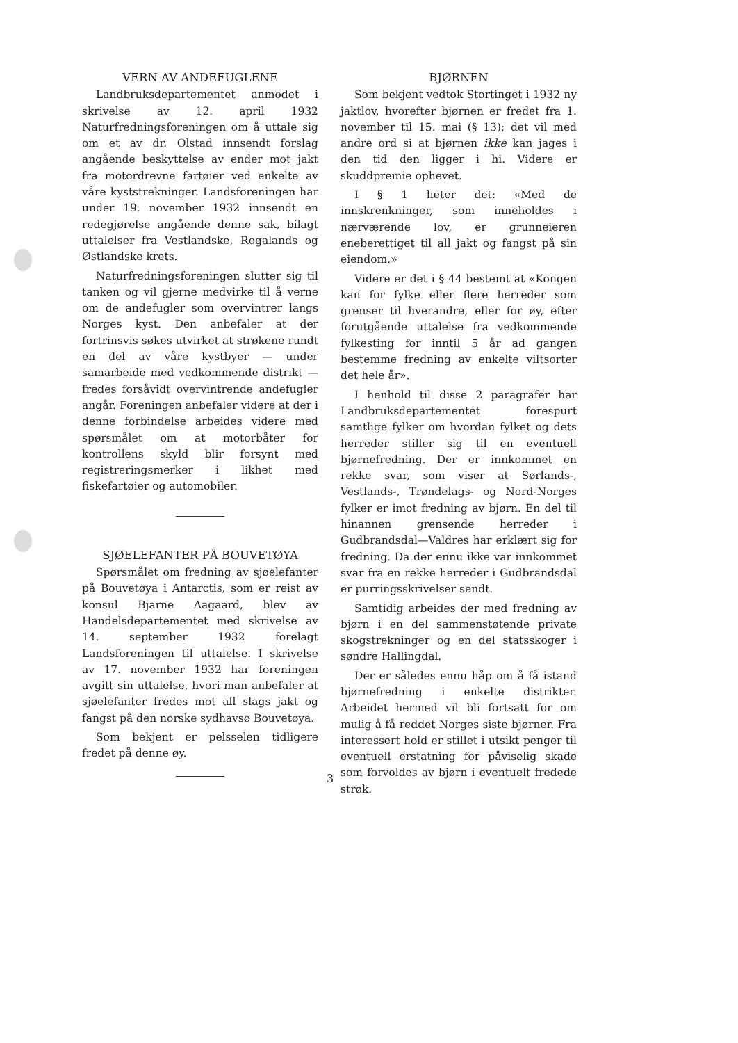VERN AV ANDEFUGLENE
Landbruksdepartementet anmodet i skrivelse av 12. april 1932 Naturfredningsforeningen om å uttale sig om et av dr. Olstad innsendt forslag angående beskyttelse av ender mot jakt fra motordrevne fartøier ved enkelte av våre kyststrekninger. Landsforeningen har under 19. november 1932 innsendt en redegjørelse angående denne sak, bilagt uttalelser fra Vestlandske, Rogalands og Østlandske krets.
Naturfredningsforeningen slutter sig til tanken og vil gjerne medvirke til å verne om de andefugler som overvintrer langs Norges kyst. Den anbefaler at der fortrinsvis søkes utvirket at strøkene rundt en del av våre kystbyer — under samarbeide med vedkommende distrikt — fredes forsåvidt overvintrende andefugler angår. Foreningen anbefaler videre at der i denne forbindelse arbeides videre med spørsmålet om at motorbåter for kontrollens skyld blir forsynt med registreringsmerker i likhet med fiskefartøier og automobiler.
SJØELEFANTER PÅ BOUVETØYA
Spørsmålet om fredning av sjøelefanter på Bouvetøya i Antarctis, som er reist av konsul Bjarne Aagaard, blev av Handelsdepartementet med skrivelse av 14. september 1932 forelagt Landsforeningen til uttalelse. I skrivelse av 17. november 1932 har foreningen avgitt sin uttalelse, hvori man anbefaler at sjøelefanter fredes mot all slags jakt og fangst på den norske sydhavsø Bouvetøya.
Som bekjent er pelsselen tidligere fredet på denne øy.
BJØRNEN
Som bekjent vedtok Stortinget i 1932 ny jaktlov, hvorefter bjørnen er fredet fra 1. november til 15. mai (§ 13); det vil med andre ord si at bjørnen ikke kan jages i den tid den ligger i hi. Videre er skuddpremie ophevet.
I § 1 heter det: «Med de innskrenkninger, som inneholdes i nærværende lov, er grunneieren eneberettiget til all jakt og fangst på sin eiendom.»
Videre er det i § 44 bestemt at «Kongen kan for fylke eller flere herreder som grenser til hverandre, eller for øy, efter forutgående uttalelse fra vedkommende fylkesting for inntil 5 år ad gangen bestemme fredning av enkelte viltsorter det hele år».
I henhold til disse 2 paragrafer har Landbruksdepartementet forespurt samtlige fylker om hvordan fylket og dets herreder stiller sig til en eventuell bjørnefredning. Der er innkommet en rekke svar, som viser at Sørlands-, Vestlands-, Trøndelags- og Nord-Norges fylker er imot fredning av bjørn. En del til hinannen grensende herreder i Gudbrandsdal—Valdres har erklært sig for fredning. Da der ennu ikke var innkommet svar fra en rekke herreder i Gudbrandsdal er purringsskrivelser sendt.
Samtidig arbeides der med fredning av bjørn i en del sammenstøtende private skogstrekninger og en del statsskoger i søndre Hallingdal.
Der er således ennu håp om å få istand bjørnefredning i enkelte distrikter. Arbeidet hermed vil bli fortsatt for om mulig å få reddet Norges siste bjørner. Fra interessert hold er stillet i utsikt penger til eventuell erstatning for påviselig skade som forvoldes av bjørn i eventuelt fredede strøk.
3